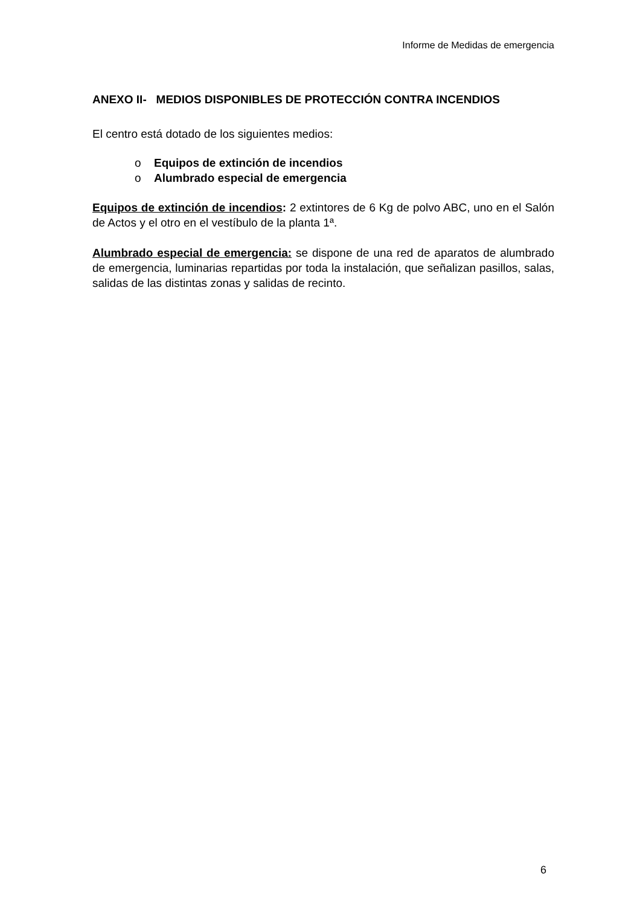Informe de Medidas de emergencia
ANEXO II- MEDIOS DISPONIBLES DE PROTECCIÓN CONTRA INCENDIOS
El centro está dotado de los siguientes medios:
o Equipos de extinción de incendios
o Alumbrado especial de emergencia
Equipos de extinción de incendios: 2 extintores de 6 Kg de polvo ABC, uno en el Salón de Actos y el otro en el vestíbulo de la planta 1ª.
Alumbrado especial de emergencia: se dispone de una red de aparatos de alumbrado de emergencia, luminarias repartidas por toda la instalación, que señalizan pasillos, salas, salidas de las distintas zonas y salidas de recinto.
6